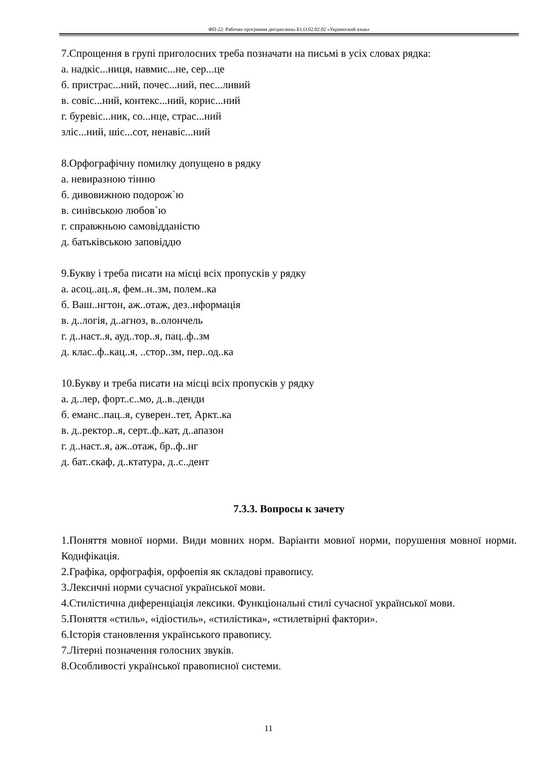ФП-22: Рабочая программа дисциплины Б1.О.02.02.02 «Украинский язык»
7.Спрощення в групі приголосних треба позначати на письмі в усіх словах рядка:
а. надкіс...ниця, навмис...не, сер...це
б. пристрас...ний, почес...ний, пес...ливий
в. совіс...ний, контекс...ний, корис...ний
г. буревіс...ник, со...нце, страс...ний
зліс...ний, шіс...сот, ненавіс...ний
8.Орфографічну помилку допущено в рядку
а. невиразною тінню
б. дивовижною подорож`ю
в. синівською любов`ю
г. справжньою самовідданістю
д. батьківською заповіддю
9.Букву і треба писати на місці всіх пропусків у рядку
а. асоц..ац..я, фем..н..зм, полем..ка
б. Ваш..нгтон, аж..отаж, дез..нформація
в. д..логія, д..агноз, в..олончель
г. д..наст..я, ауд..тор..я, пац..ф..зм
д. клас..ф..кац..я, ..стор..зм, пер..од..ка
10.Букву и треба писати на місці всіх пропусків у рядку
а. д..лер, форт..с..мо, д..в..денди
б. еманс..пац..я, суверен..тет, Аркт..ка
в. д..ректор..я, серт..ф..кат, д..апазон
г. д..наст..я, аж..отаж, бр..ф..нг
д. бат..скаф, д..ктатура, д..с..дент
7.3.3. Вопросы к зачету
1.Поняття мовної норми. Види мовних норм. Варіанти мовної норми, порушення мовної норми. Кодифікація.
2.Графіка, орфографія, орфоепія як складові правопису.
3.Лексичні норми сучасної української мови.
4.Стилістична диференціація лексики. Функціональні стилі сучасної української мови.
5.Поняття «стиль», «ідіостиль», «стилістика», «стилетвірні фактори».
6.Історія становлення українського правопису.
7.Літерні позначення голосних звуків.
8.Особливості української правописної системи.
11